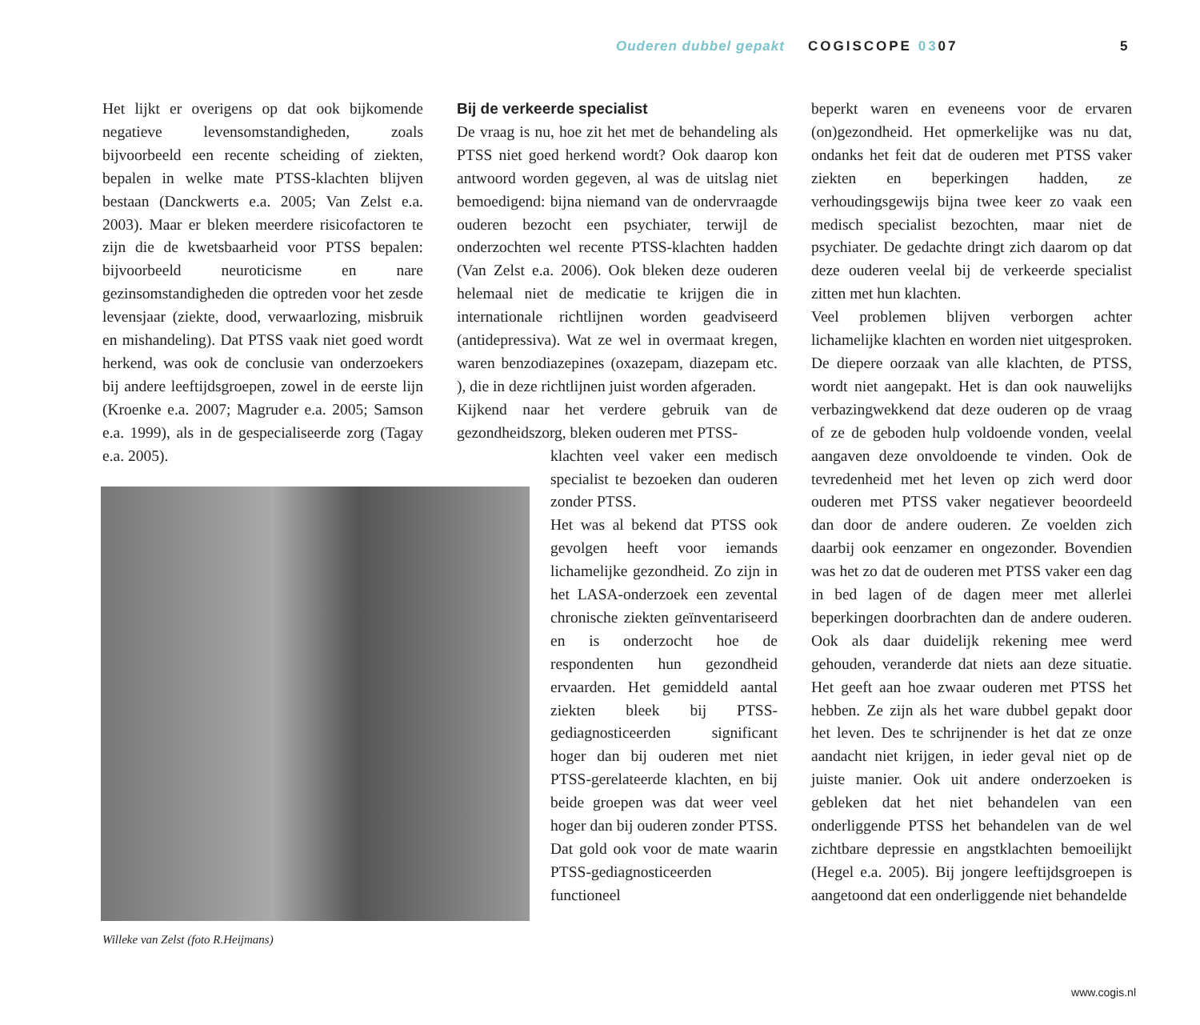Ouderen dubbel gepakt COGISCOPE 0307 5
Het lijkt er overigens op dat ook bijkomende negatieve levensomstandigheden, zoals bijvoorbeeld een recente scheiding of ziekten, bepalen in welke mate PTSS-klachten blijven bestaan (Danckwerts e.a. 2005; Van Zelst e.a. 2003). Maar er bleken meerdere risicofactoren te zijn die de kwetsbaarheid voor PTSS bepalen: bijvoorbeeld neuroticisme en nare gezinsomstandigheden die optreden voor het zesde levensjaar (ziekte, dood, verwaarlozing, misbruik en mishandeling). Dat PTSS vaak niet goed wordt herkend, was ook de conclusie van onderzoekers bij andere leeftijdsgroepen, zowel in de eerste lijn (Kroenke e.a. 2007; Magruder e.a. 2005; Samson e.a. 1999), als in de gespecialiseerde zorg (Tagay e.a. 2005).
Bij de verkeerde specialist
De vraag is nu, hoe zit het met de behandeling als PTSS niet goed herkend wordt? Ook daarop kon antwoord worden gegeven, al was de uitslag niet bemoedigend: bijna niemand van de ondervraagde ouderen bezocht een psychiater, terwijl de onderzochten wel recente PTSS-klachten hadden (Van Zelst e.a. 2006). Ook bleken deze ouderen helemaal niet de medicatie te krijgen die in internationale richtlijnen worden geadviseerd (antidepressiva). Wat ze wel in overmaat kregen, waren benzodiazepines (oxazepam, diazepam etc. ), die in deze richtlijnen juist worden afgeraden.
Kijkend naar het verdere gebruik van de gezondheidszorg, bleken ouderen met PTSS-
klachten veel vaker een medisch specialist te bezoeken dan ouderen zonder PTSS.
Het was al bekend dat PTSS ook gevolgen heeft voor iemands lichamelijke gezondheid. Zo zijn in het LASA-onderzoek een zevental chronische ziekten geïnventariseerd en is onderzocht hoe de respondenten hun gezondheid ervaarden. Het gemiddeld aantal ziekten bleek bij PTSS-gediagnosticeerden significant hoger dan bij ouderen met niet PTSS-gerelateerde klachten, en bij beide groepen was dat weer veel hoger dan bij ouderen zonder PTSS. Dat gold ook voor de mate waarin PTSS-gediagnosticeerden functioneel
beperkt waren en eveneens voor de ervaren (on)gezondheid. Het opmerkelijke was nu dat, ondanks het feit dat de ouderen met PTSS vaker ziekten en beperkingen hadden, ze verhoudingsgewijs bijna twee keer zo vaak een medisch specialist bezochten, maar niet de psychiater. De gedachte dringt zich daarom op dat deze ouderen veelal bij de verkeerde specialist zitten met hun klachten.
Veel problemen blijven verborgen achter lichamelijke klachten en worden niet uitgesproken. De diepere oorzaak van alle klachten, de PTSS, wordt niet aangepakt. Het is dan ook nauwelijks verbazingwekkend dat deze ouderen op de vraag of ze de geboden hulp voldoende vonden, veelal aangaven deze onvoldoende te vinden. Ook de tevredenheid met het leven op zich werd door ouderen met PTSS vaker negatiever beoordeeld dan door de andere ouderen. Ze voelden zich daarbij ook eenzamer en ongezonder. Bovendien was het zo dat de ouderen met PTSS vaker een dag in bed lagen of de dagen meer met allerlei beperkingen doorbrachten dan de andere ouderen. Ook als daar duidelijk rekening mee werd gehouden, veranderde dat niets aan deze situatie. Het geeft aan hoe zwaar ouderen met PTSS het hebben. Ze zijn als het ware dubbel gepakt door het leven. Des te schrijnender is het dat ze onze aandacht niet krijgen, in ieder geval niet op de juiste manier. Ook uit andere onderzoeken is gebleken dat het niet behandelen van een onderliggende PTSS het behandelen van de wel zichtbare depressie en angstklachten bemoeilijkt (Hegel e.a. 2005). Bij jongere leeftijdsgroepen is aangetoond dat een onderliggende niet behandelde
Willeke van Zelst (foto R.Heijmans)
www.cogis.nl